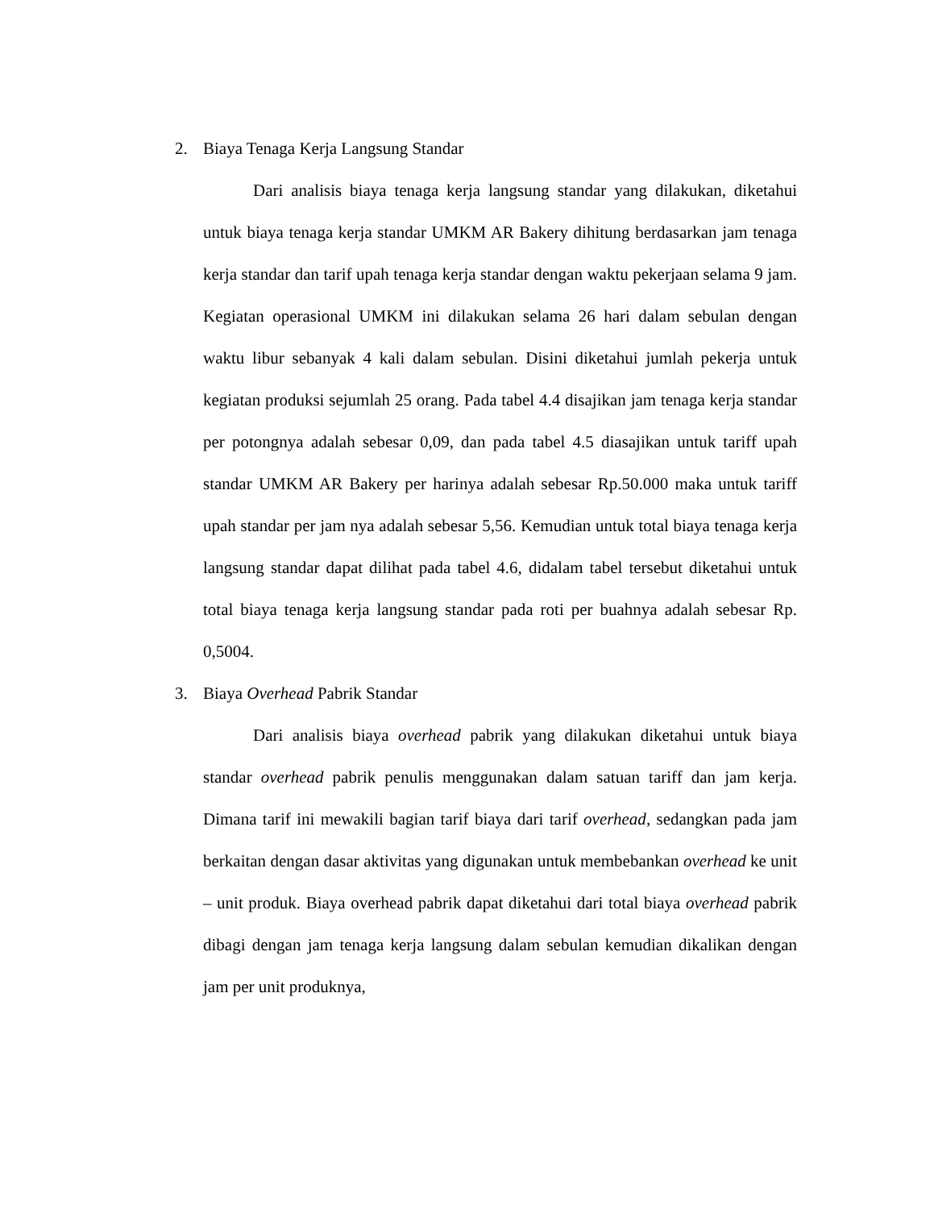2. Biaya Tenaga Kerja Langsung Standar
Dari analisis biaya tenaga kerja langsung standar yang dilakukan, diketahui untuk biaya tenaga kerja standar UMKM AR Bakery dihitung berdasarkan jam tenaga kerja standar dan tarif upah tenaga kerja standar dengan waktu pekerjaan selama 9 jam. Kegiatan operasional UMKM ini dilakukan selama 26 hari dalam sebulan dengan waktu libur sebanyak 4 kali dalam sebulan. Disini diketahui jumlah pekerja untuk kegiatan produksi sejumlah 25 orang. Pada tabel 4.4 disajikan jam tenaga kerja standar per potongnya adalah sebesar 0,09, dan pada tabel 4.5 diasajikan untuk tariff upah standar UMKM AR Bakery per harinya adalah sebesar Rp.50.000 maka untuk tariff upah standar per jam nya adalah sebesar 5,56. Kemudian untuk total biaya tenaga kerja langsung standar dapat dilihat pada tabel 4.6, didalam tabel tersebut diketahui untuk total biaya tenaga kerja langsung standar pada roti per buahnya adalah sebesar Rp. 0,5004.
3. Biaya Overhead Pabrik Standar
Dari analisis biaya overhead pabrik yang dilakukan diketahui untuk biaya standar overhead pabrik penulis menggunakan dalam satuan tariff dan jam kerja. Dimana tarif ini mewakili bagian tarif biaya dari tarif overhead, sedangkan pada jam berkaitan dengan dasar aktivitas yang digunakan untuk membebankan overhead ke unit – unit produk. Biaya overhead pabrik dapat diketahui dari total biaya overhead pabrik dibagi dengan jam tenaga kerja langsung dalam sebulan kemudian dikalikan dengan jam per unit produknya,